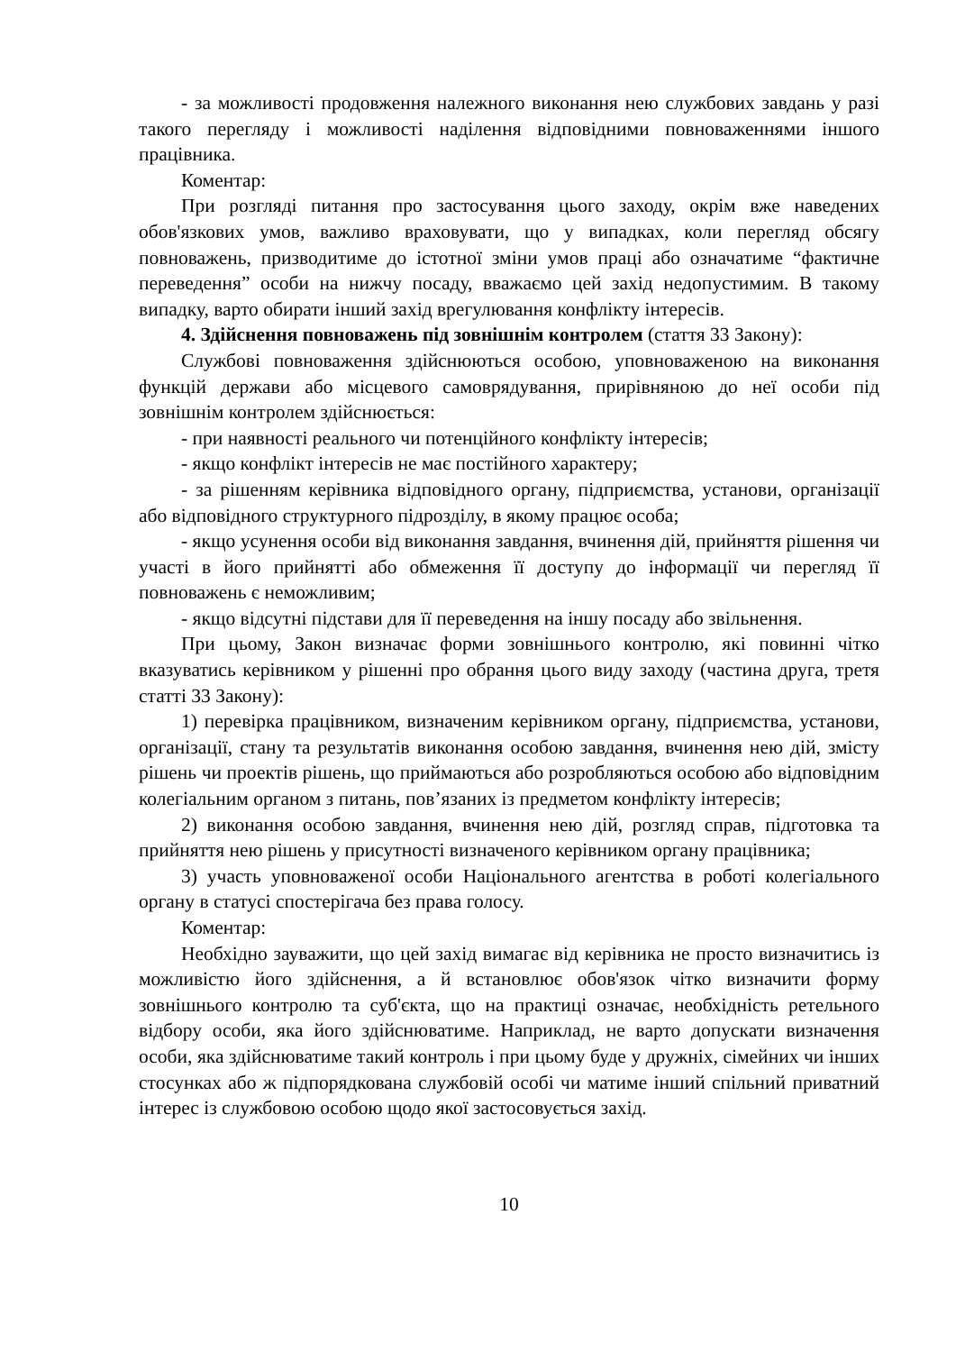- за можливості продовження належного виконання нею службових завдань у разі такого перегляду і можливості наділення відповідними повноваженнями іншого працівника.
Коментар:
При розгляді питання про застосування цього заходу, окрім вже наведених обов'язкових умов, важливо враховувати, що у випадках, коли перегляд обсягу повноважень, призводитиме до істотної зміни умов праці або означатиме “фактичне переведення” особи на нижчу посаду, вважаємо цей захід недопустимим. В такому випадку, варто обирати інший захід врегулювання конфлікту інтересів.
4. Здійснення повноважень під зовнішнім контролем (стаття 33 Закону):
Службові повноваження здійснюються особою, уповноваженою на виконання функцій держави або місцевого самоврядування, прирівняною до неї особи під зовнішнім контролем здійснюється:
- при наявності реального чи потенційного конфлікту інтересів;
- якщо конфлікт інтересів не має постійного характеру;
- за рішенням керівника відповідного органу, підприємства, установи, організації або відповідного структурного підрозділу, в якому працює особа;
- якщо усунення особи від виконання завдання, вчинення дій, прийняття рішення чи участі в його прийнятті або обмеження її доступу до інформації чи перегляд її повноважень є неможливим;
- якщо відсутні підстави для її переведення на іншу посаду або звільнення.
При цьому, Закон визначає форми зовнішнього контролю, які повинні чітко вказуватись керівником у рішенні про обрання цього виду заходу (частина друга, третя статті 33 Закону):
1) перевірка працівником, визначеним керівником органу, підприємства, установи, організації, стану та результатів виконання особою завдання, вчинення нею дій, змісту рішень чи проектів рішень, що приймаються або розробляються особою або відповідним колегіальним органом з питань, пов’язаних із предметом конфлікту інтересів;
2) виконання особою завдання, вчинення нею дій, розгляд справ, підготовка та прийняття нею рішень у присутності визначеного керівником органу працівника;
3) участь уповноваженої особи Національного агентства в роботі колегіального органу в статусі спостерігача без права голосу.
Коментар:
Необхідно зауважити, що цей захід вимагає від керівника не просто визначитись із можливістю його здійснення, а й встановлює обов'язок чітко визначити форму зовнішнього контролю та суб'єкта, що на практиці означає, необхідність ретельного відбору особи, яка його здійснюватиме. Наприклад, не варто допускати визначення особи, яка здійснюватиме такий контроль і при цьому буде у дружніх, сімейних чи інших стосунках або ж підпорядкована службовій особі чи матиме інший спільний приватний інтерес із службовою особою щодо якої застосовується захід.
10